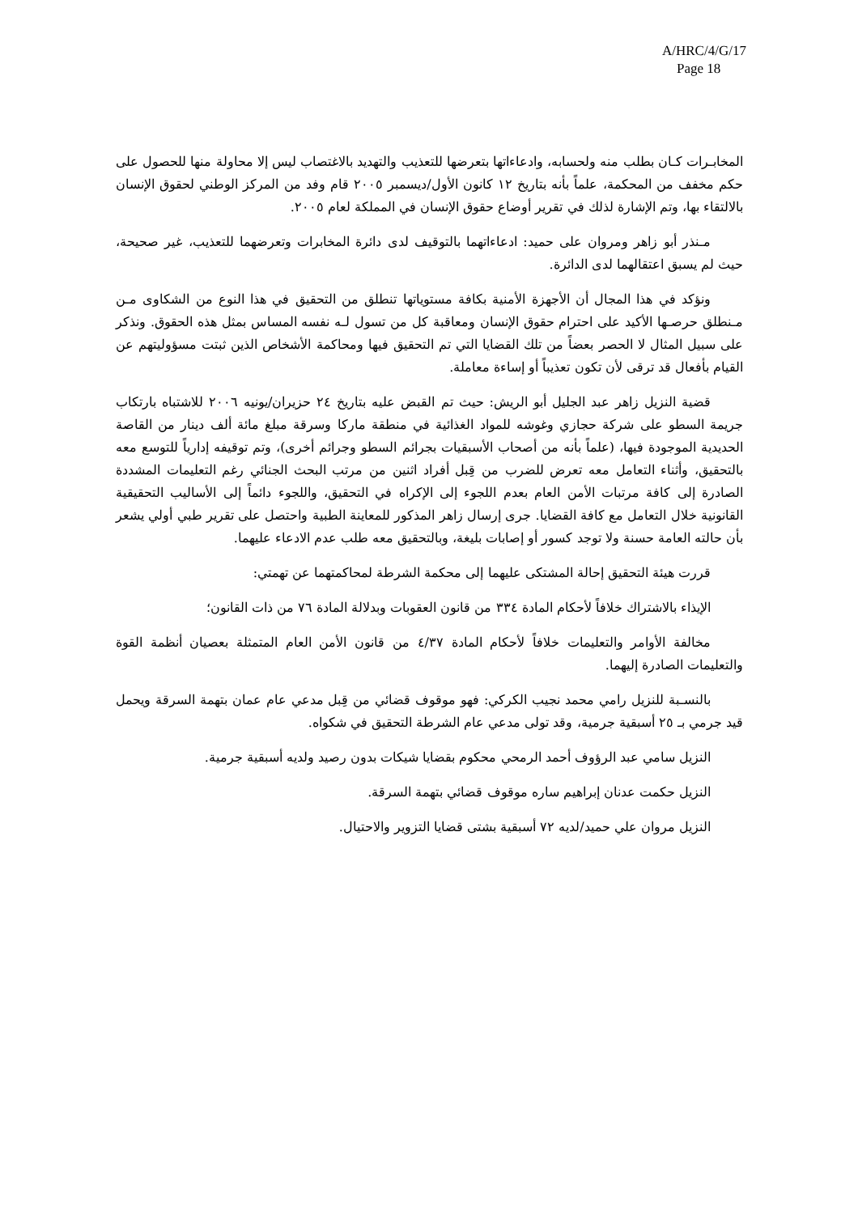A/HRC/4/G/17
Page 18
المخابـرات كـان بطلب منه ولحسابه، وادعاءاتها بتعرضها للتعذيب والتهديد بالاغتصاب ليس إلا محاولة منها للحصول على حكم مخفف من المحكمة، علماً بأنه بتاريخ ١٢ كانون الأول/ديسمبر ٢٠٠٥ قام وفد من المركز الوطني لحقوق الإنسان بالالتقاء بها، وتم الإشارة لذلك في تقرير أوضاع حقوق الإنسان في المملكة لعام ٢٠٠٥.
مـنذر أبو زاهر ومروان على حميد: ادعاءاتهما بالتوقيف لدى دائرة المخابرات وتعرضهما للتعذيب، غير صحيحة، حيث لم يسبق اعتقالهما لدى الدائرة.
ونؤكد في هذا المجال أن الأجهزة الأمنية بكافة مستوياتها تنطلق من التحقيق في هذا النوع من الشكاوى مـن مـنطلق حرصـها الأكيد على احترام حقوق الإنسان ومعاقبة كل من تسول لـه نفسه المساس بمثل هذه الحقوق. ونذكر على سبيل المثال لا الحصر بعضاً من تلك القضايا التي تم التحقيق فيها ومحاكمة الأشخاص الذين ثبتت مسؤوليتهم عن القيام بأفعال قد ترقى لأن تكون تعذيباً أو إساءة معاملة.
قضية النزيل زاهر عبد الجليل أبو الريش: حيث تم القبض عليه بتاريخ ٢٤ حزيران/يونيه ٢٠٠٦ للاشتباه بارتكاب جريمة السطو على شركة حجازي وغوشه للمواد الغذائية في منطقة ماركا وسرقة مبلغ مائة ألف دينار من القاصة الحديدية الموجودة فيها، (علماً بأنه من أصحاب الأسبقيات بجرائم السطو وجرائم أخرى)، وتم توقيفه إدارياً للتوسع معه بالتحقيق، وأثناء التعامل معه تعرض للضرب من قِبل أفراد اثنين من مرتب البحث الجنائي رغم التعليمات المشددة الصادرة إلى كافة مرتبات الأمن العام بعدم اللجوء إلى الإكراه في التحقيق، واللجوء دائماً إلى الأساليب التحقيقية القانونية خلال التعامل مع كافة القضايا. جرى إرسال زاهر المذكور للمعاينة الطبية واحتصل على تقرير طبي أولي يشعر بأن حالته العامة حسنة ولا توجد كسور أو إصابات بليغة، وبالتحقيق معه طلب عدم الادعاء عليهما.
قررت هيئة التحقيق إحالة المشتكى عليهما إلى محكمة الشرطة لمحاكمتهما عن تهمتي:
الإيذاء بالاشتراك خلافاً لأحكام المادة ٣٣٤ من قانون العقوبات وبدلالة المادة ٧٦ من ذات القانون؛
مخالفة الأوامر والتعليمات خلافاً لأحكام المادة ٤/٣٧ من قانون الأمن العام المتمثلة بعصيان أنظمة القوة والتعليمات الصادرة إليهما.
بالنسـبة للنزيل رامي محمد نجيب الكركي: فهو موقوف قضائي من قِبل مدعي عام عمان بتهمة السرقة ويحمل قيد جرمي بـ ٢٥ أسبقية جرمية، وقد تولى مدعي عام الشرطة التحقيق في شكواه.
النزيل سامي عبد الرؤوف أحمد الرمحي محكوم بقضايا شيكات بدون رصيد ولديه أسبقية جرمية.
النزيل حكمت عدنان إبراهيم ساره موقوف قضائي بتهمة السرقة.
النزيل مروان علي حميد/لديه ٧٢ أسبقية بشتى قضايا التزوير والاحتيال.